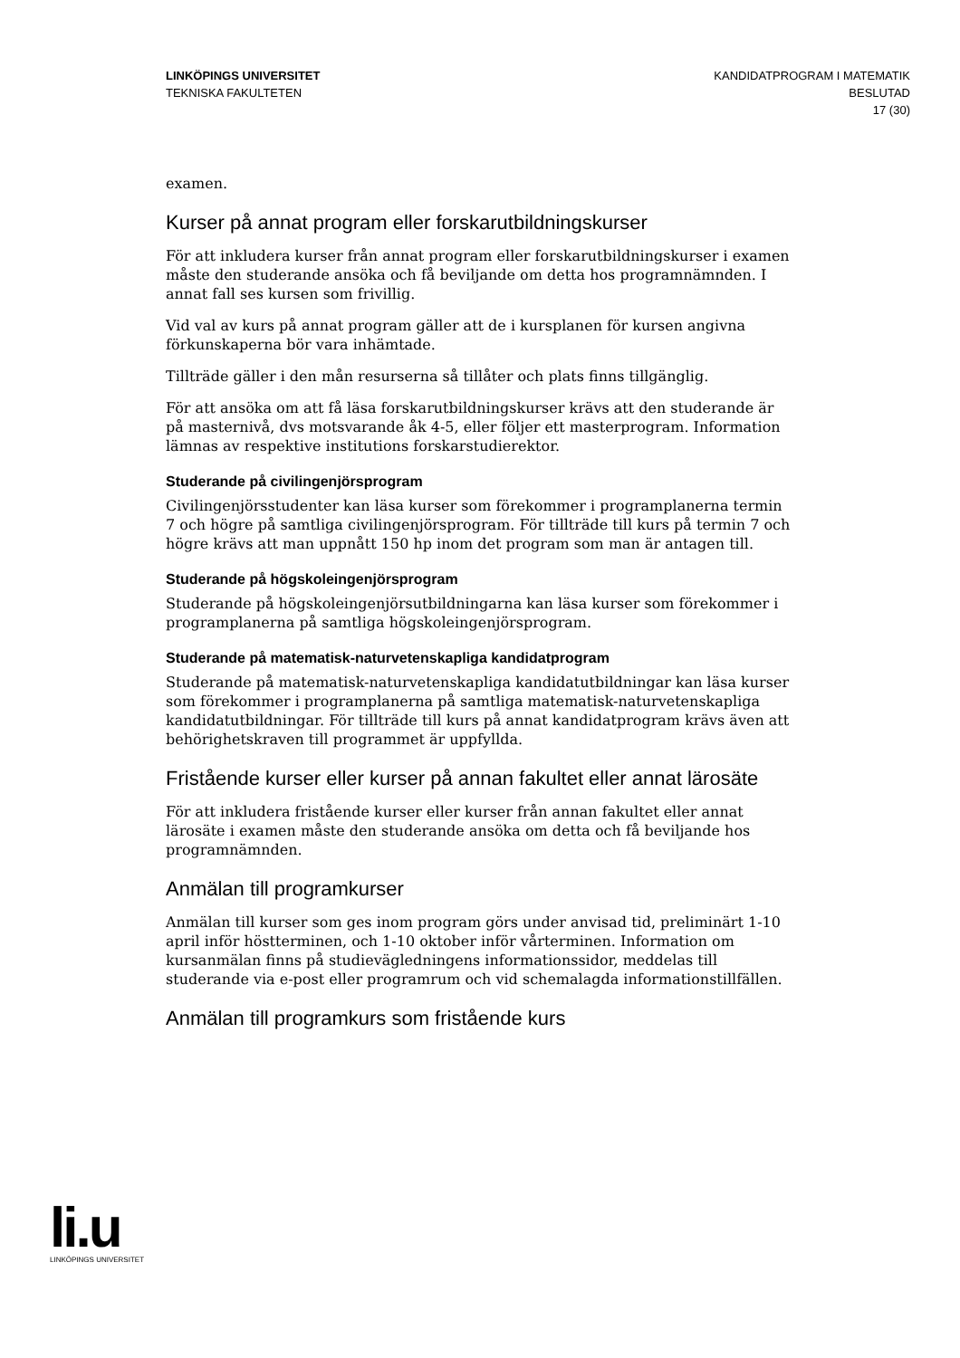LINKÖPINGS UNIVERSITET
TEKNISKA FAKULTETEN
KANDIDATPROGRAM I MATEMATIK
BESLUTAD
17 (30)
examen.
Kurser på annat program eller forskarutbildningskurser
För att inkludera kurser från annat program eller forskarutbildningskurser i examen måste den studerande ansöka och få beviljande om detta hos programnämnden. I annat fall ses kursen som frivillig.
Vid val av kurs på annat program gäller att de i kursplanen för kursen angivna förkunskaperna bör vara inhämtade.
Tillträde gäller i den mån resurserna så tillåter och plats finns tillgänglig.
För att ansöka om att få läsa forskarutbildningskurser krävs att den studerande är på masternivå, dvs motsvarande åk 4-5, eller följer ett masterprogram. Information lämnas av respektive institutions forskarstudierektor.
Studerande på civilingenjörsprogram
Civilingenjörsstudenter kan läsa kurser som förekommer i programplanerna termin 7 och högre på samtliga civilingenjörsprogram. För tillträde till kurs på termin 7 och högre krävs att man uppnått 150 hp inom det program som man är antagen till.
Studerande på högskoleingenjörsprogram
Studerande på högskoleingenjörsutbildningarna kan läsa kurser som förekommer i programplanerna på samtliga högskoleingenjörsprogram.
Studerande på matematisk-naturvetenskapliga kandidatprogram
Studerande på matematisk-naturvetenskapliga kandidatutbildningar kan läsa kurser som förekommer i programplanerna på samtliga matematisk-naturvetenskapliga kandidatutbildningar. För tillträde till kurs på annat kandidatprogram krävs även att behörighetskraven till programmet är uppfyllda.
Fristående kurser eller kurser på annan fakultet eller annat lärosäte
För att inkludera fristående kurser eller kurser från annan fakultet eller annat lärosäte i examen måste den studerande ansöka om detta och få beviljande hos programnämnden.
Anmälan till programkurser
Anmälan till kurser som ges inom program görs under anvisad tid, preliminärt 1-10 april inför höstterminen, och 1-10 oktober inför vårterminen. Information om kursanmälan finns på studievägledningens informationssidor, meddelas till studerande via e-post eller programrum och vid schemalagda informationstillfällen.
Anmälan till programkurs som fristående kurs
li.u
LINKÖPINGS UNIVERSITET